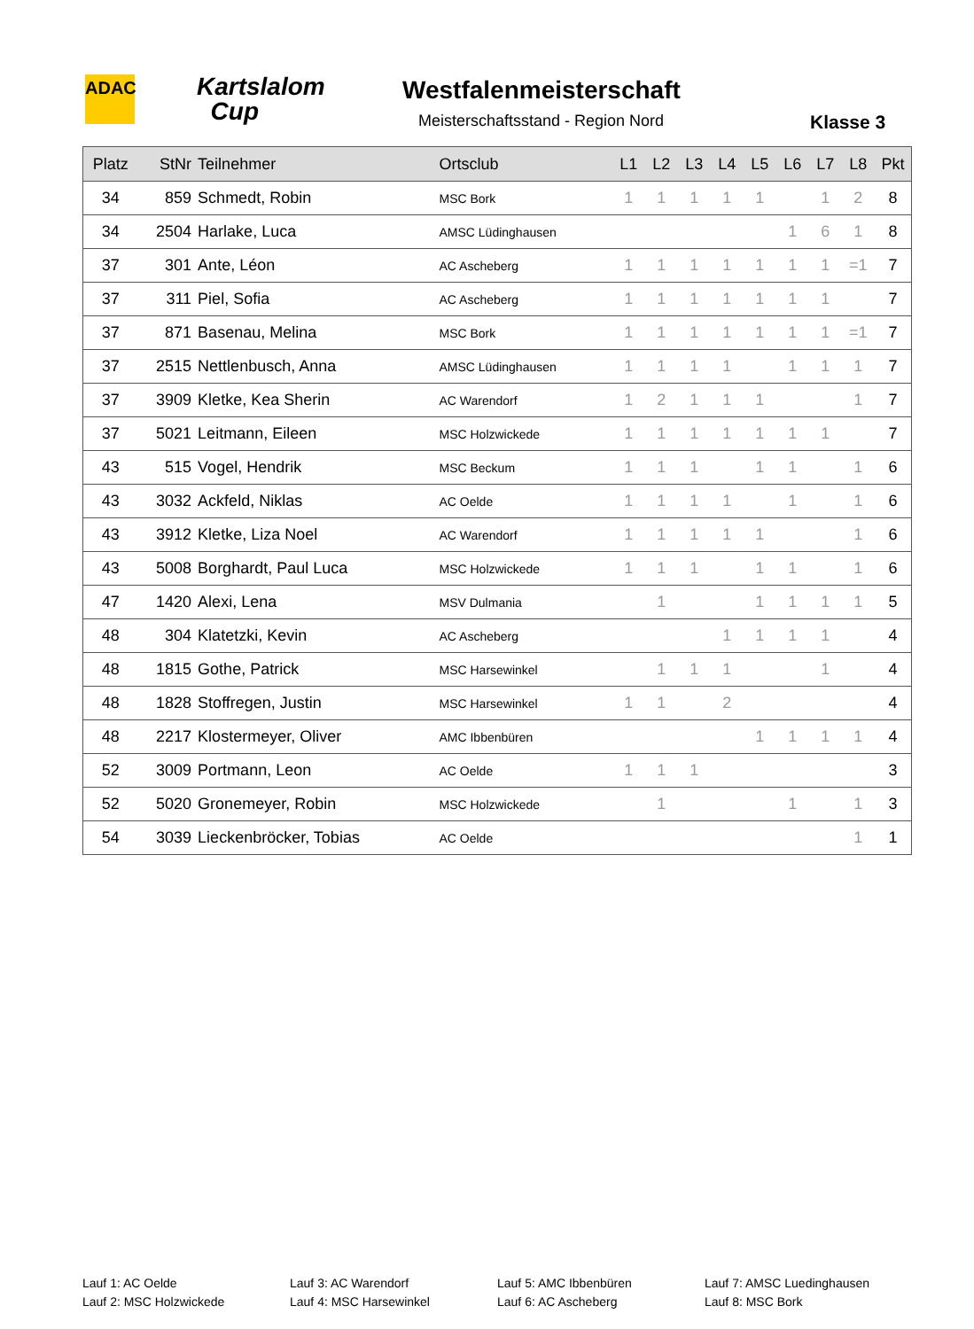ADAC
Kartslalom
Cup
Westfalenmeisterschaft
Meisterschaftsstand - Region Nord
Klasse 3
| Platz | StNr | Teilnehmer | Ortsclub | L1 | L2 | L3 | L4 | L5 | L6 | L7 | L8 | Pkt |
| --- | --- | --- | --- | --- | --- | --- | --- | --- | --- | --- | --- | --- |
| 34 | 859 | Schmedt, Robin | MSC Bork | 1 | 1 | 1 | 1 | 1 | | 1 | 2 | 8 |
| 34 | 2504 | Harlake, Luca | AMSC Lüdinghausen | | | | | | 1 | 6 | 1 | 8 |
| 37 | 301 | Ante, Léon | AC Ascheberg | 1 | 1 | 1 | 1 | 1 | 1 | 1 | =1 | 7 |
| 37 | 311 | Piel, Sofia | AC Ascheberg | 1 | 1 | 1 | 1 | 1 | 1 | 1 | | 7 |
| 37 | 871 | Basenau, Melina | MSC Bork | 1 | 1 | 1 | 1 | 1 | 1 | 1 | =1 | 7 |
| 37 | 2515 | Nettlenbusch, Anna | AMSC Lüdinghausen | 1 | 1 | 1 | 1 | | 1 | 1 | 1 | 7 |
| 37 | 3909 | Kletke, Kea Sherin | AC Warendorf | 1 | 2 | 1 | 1 | 1 | | | 1 | 7 |
| 37 | 5021 | Leitmann, Eileen | MSC Holzwickede | 1 | 1 | 1 | 1 | 1 | 1 | 1 | | 7 |
| 43 | 515 | Vogel, Hendrik | MSC Beckum | 1 | 1 | 1 | | 1 | 1 | | 1 | 6 |
| 43 | 3032 | Ackfeld, Niklas | AC Oelde | 1 | 1 | 1 | 1 | | 1 | | 1 | 6 |
| 43 | 3912 | Kletke, Liza Noel | AC Warendorf | 1 | 1 | 1 | 1 | 1 | | | 1 | 6 |
| 43 | 5008 | Borghardt, Paul Luca | MSC Holzwickede | 1 | 1 | 1 | | 1 | 1 | | 1 | 6 |
| 47 | 1420 | Alexi, Lena | MSV Dulmania | | 1 | | | 1 | 1 | 1 | 1 | 5 |
| 48 | 304 | Klatetzki, Kevin | AC Ascheberg | | | | 1 | 1 | 1 | 1 | | 4 |
| 48 | 1815 | Gothe, Patrick | MSC Harsewinkel | | 1 | 1 | 1 | | | 1 | | 4 |
| 48 | 1828 | Stoffregen, Justin | MSC Harsewinkel | 1 | 1 | | 2 | | | | | 4 |
| 48 | 2217 | Klostermeyer, Oliver | AMC Ibbenbüren | | | | | 1 | 1 | 1 | 1 | 4 |
| 52 | 3009 | Portmann, Leon | AC Oelde | 1 | 1 | 1 | | | | | | 3 |
| 52 | 5020 | Gronemeyer, Robin | MSC Holzwickede | | 1 | | | | 1 | | 1 | 3 |
| 54 | 3039 | Lieckenbröcker, Tobias | AC Oelde | | | | | | | | 1 | 1 |
Lauf 1: AC Oelde
Lauf 2: MSC Holzwickede
Lauf 3: AC Warendorf
Lauf 4: MSC Harsewinkel
Lauf 5: AMC Ibbenbüren
Lauf 6: AC Ascheberg
Lauf 7: AMSC Luedinghausen
Lauf 8: MSC Bork